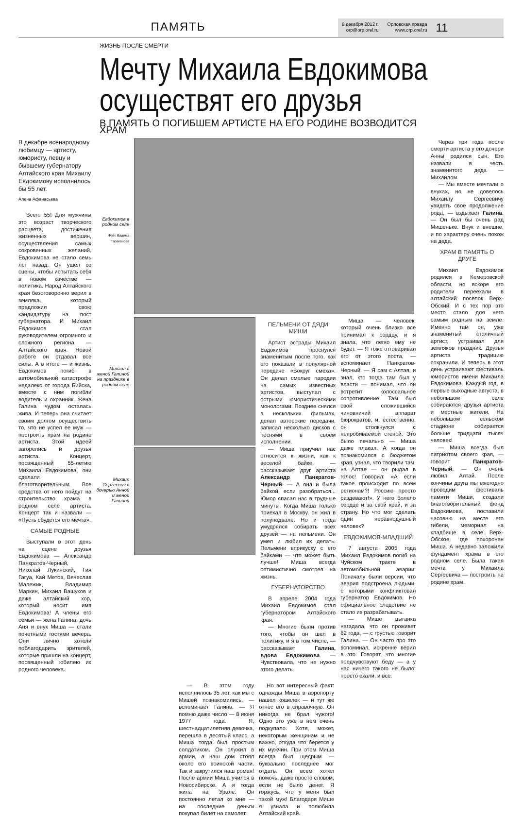ПАМЯТЬ
8 декабря 2012 г.
orp@orp.orel.ru
Орловская правда
www.orp.orel.ru
11
ЖИЗНЬ ПОСЛЕ СМЕРТИ
Мечту Михаила Евдокимова осуществят его друзья
В ПАМЯТЬ О ПОГИБШЕМ АРТИСТЕ НА ЕГО РОДИНЕ ВОЗВОДИТСЯ ХРАМ
В декабре всенародному любимцу — артисту, юмористу, певцу и бывшему губернатору Алтайского края Михаилу Евдокимову исполнилось бы 55 лет.
Алена Афанасьева
Всего 55! Для мужчины это возраст творческого расцвета, достижения жизненных вершин, осуществления самых сокровенных желаний. Евдокимова не стало семь лет назад. Он ушел со сцены, чтобы испытать себя в новом качестве — политика. Народ Алтайского края безоговорочно верил в земляка, который предложил свою кандидатуру на пост губернатора. И Михаил Евдокимов стал руководителем огромного и сложного региона — Алтайского края. Новой работе он отдавал все силы. А в итоге — и жизнь. Евдокимов погиб в автомобильной катастрофе недалеко от города Бийска, вместе с ним погибли водитель и охранник. Жена Галина чудом осталась жива. И теперь она считает своим долгом осуществить то, что не успел ее муж — построить храм на родине артиста. Этой идеей загорелись и друзья артиста. Концерт, посвященный 55-летию Михаила Евдокимова, они сделали благотворительным. Все средства от него пойдут на строительство храма в родном селе артиста. Концерт так и назвали — «Пусть сбудется его мечта».
САМЫЕ РОДНЫЕ
Выступали в этот день на сцене друзья Евдокимова — Александр Панкратов-Черный, Николай Лукинский, Гия Гагуа, Кай Метов, Вячеслав Малежик, Владимир Маркин, Михаил Вашуков и даже алтайский хор, который носит имя Евдокимова! А члены его семьи — жена Галина, дочь Аня и внук Миша — стали почетными гостями вечера. Они лично хотели поблагодарить зрителей, которые пришли на концерт, посвященный юбилею их родного человека.
Евдокимов в родном селе
Фото Вадима Тараканова
Михаил с женой Галиной на празднике в родном селе
Михаил Сергеевич с дочерью Анной и женой Галиной
ПЕЛЬМЕНИ ОТ ДЯДИ МИШИ
Артист эстрады Михаил Евдокимов проснулся знаменитым после того, как его показали в популярной передаче «Вокруг смеха». Он делал смелые пародии на самых известных артистов, выступал с острыми юмористическими монологами. Позднее снялся в нескольких фильмах, делал авторские передачи, записал несколько дисков с песнями в своем исполнении.
— Миша приучил нас относится к жизни, как к веселой байке, — рассказывает друг артиста Александр Панкратов-Черный. — А она и была байкой, если разобраться... Юмор спасал нас в трудные минуты. Когда Миша только приехал в Москву, он жил в полуподвале. Но и тогда умудрялся собирать всех друзей — на пельмени. Он умел и любил их делать. Пельмени вприкуску с его байками — что может быть лучше! Миша всегда оптимистично смотрел на жизнь.
ГУБЕРНАТОРСТВО
В апреле 2004 года Михаил Евдокимов стал губернатором Алтайского края.
— Многие были против того, чтобы он шел в политику, и я в том числе, — рассказывает Галина, вдова Евдокимова. — Чувствовала, что не нужно этого делать.
Миша — человек, который очень близко все принимал к сердцу, и я знала, что легко ему не будет. — Я тоже отговаривал его от этого поста, — вспоминает Панкратов-Черный. — Я сам с Алтая, и знал, кто тогда там был у власти — понимал, что он встретит колоссальное сопротивление. Там был свой сложившийся чиновничий аппарат бюрократов, и, естественно, он столкнулся с непробиваемой стеной. Это было печально — Миша даже плакал. А когда он познакомился с бюджетом края, узнал, что творили там, на Алтае — он рыдал в голос! Говорил: «А если такое происходит по всем регионам?! Россию просто раздевают!». У него болело сердце и за свой край, и за страну. Но что мог сделать один неравнодушный человек?
ЕВДОКИМОВ-МЛАДШИЙ
7 августа 2005 года Михаил Евдокимов погиб на Чуйском тракте в автомобильной аварии. Поначалу были версии, что авария подстроена людьми, с которыми конфликтовал губернатор Евдокимов. Но официальное следствие не стало их разрабатывать.
— Мише цыганка нагадала, что он проживет 82 года, — с грустью говорит Галина. — Он часто про это вспоминал, искренне верил в это. Говорят, что многие предчувствуют беду — а у нас ничего такого не было: просто ехали, и все.
— В этом году исполнилось 35 лет, как мы с Мишей познакомились, — вспоминает Галина. — Я помню даже число — 8 июня 1977 года. Я, шестнадцатилетняя девочка, перешла в десятый класс, а Миша тогда был простым солдатиком. Он служил в армии, а наш дом стоял около его воинской части. Так и закрутился наш роман! После армии Миша учился в Новосибирске. А я тогда жила на Урале. Он постоянно летал ко мне — на последние деньги покупал билет на самолет.
Но вот интересный факт: однажды Миша в аэропорту нашел кошелек — и тут же отнес его в справочную. Он никогда не брал чужого! Одно это уже в нем очень подкупало. Хотя, может, некоторым женщинам и не важно, откуда что берется у их мужчин. При этом Миша всегда был щедрым — буквально последнее мог отдать. Он всем хотел помочь, даже просто словом, если не было денег. Я горжусь, что у меня был такой муж! Благодаря Мише я узнала и полюбила Алтайский край.
Через три года после смерти артиста у его дочери Анны родился сын. Его назвали в честь знаменитого деда — Михаилом.
— Мы вместе мечтали о внуках, но не довелось Михаилу Сергеевичу увидеть свое продолжение рода, — вздыхает Галина. — Он был бы очень рад Мишеньке. Внук и внешне, и по характеру очень похож на деда.
ХРАМ В ПАМЯТЬ О ДРУГЕ
Михаил Евдокимов родился в Кемеровской области, но вскоре его родители переехали в алтайский поселок Верх-Обский. И с тех пор это место стало для него самым родным на земле. Именно там он, уже знаменитый столичный артист, устраивал для земляков праздник. Друзья артиста традицию сохранили. И теперь в этот день устраивают фестиваль юмористов имени Михаила Евдокимова. Каждый год, в первые выходные августа, в небольшом селе собираются друзья артиста и местные жители. На небольшом сельском стадионе собирается больше тридцати тысяч человек!
— Миша всегда был патриотом своего края, — говорит Панкратов-Черный. — Он очень любил Алтай. После кончины друга мы ежегодно проводим фестиваль памяти Миши, создали благотворительный фонд Евдокимова, поставили часовню на месте его гибели, мемориал на кладбище в селе Верх-Обское, где похоронен Миша. А недавно заложили фундамент храма в его родном селе. Была такая мечта у Михаила Сергеевича — построить на родине храм.